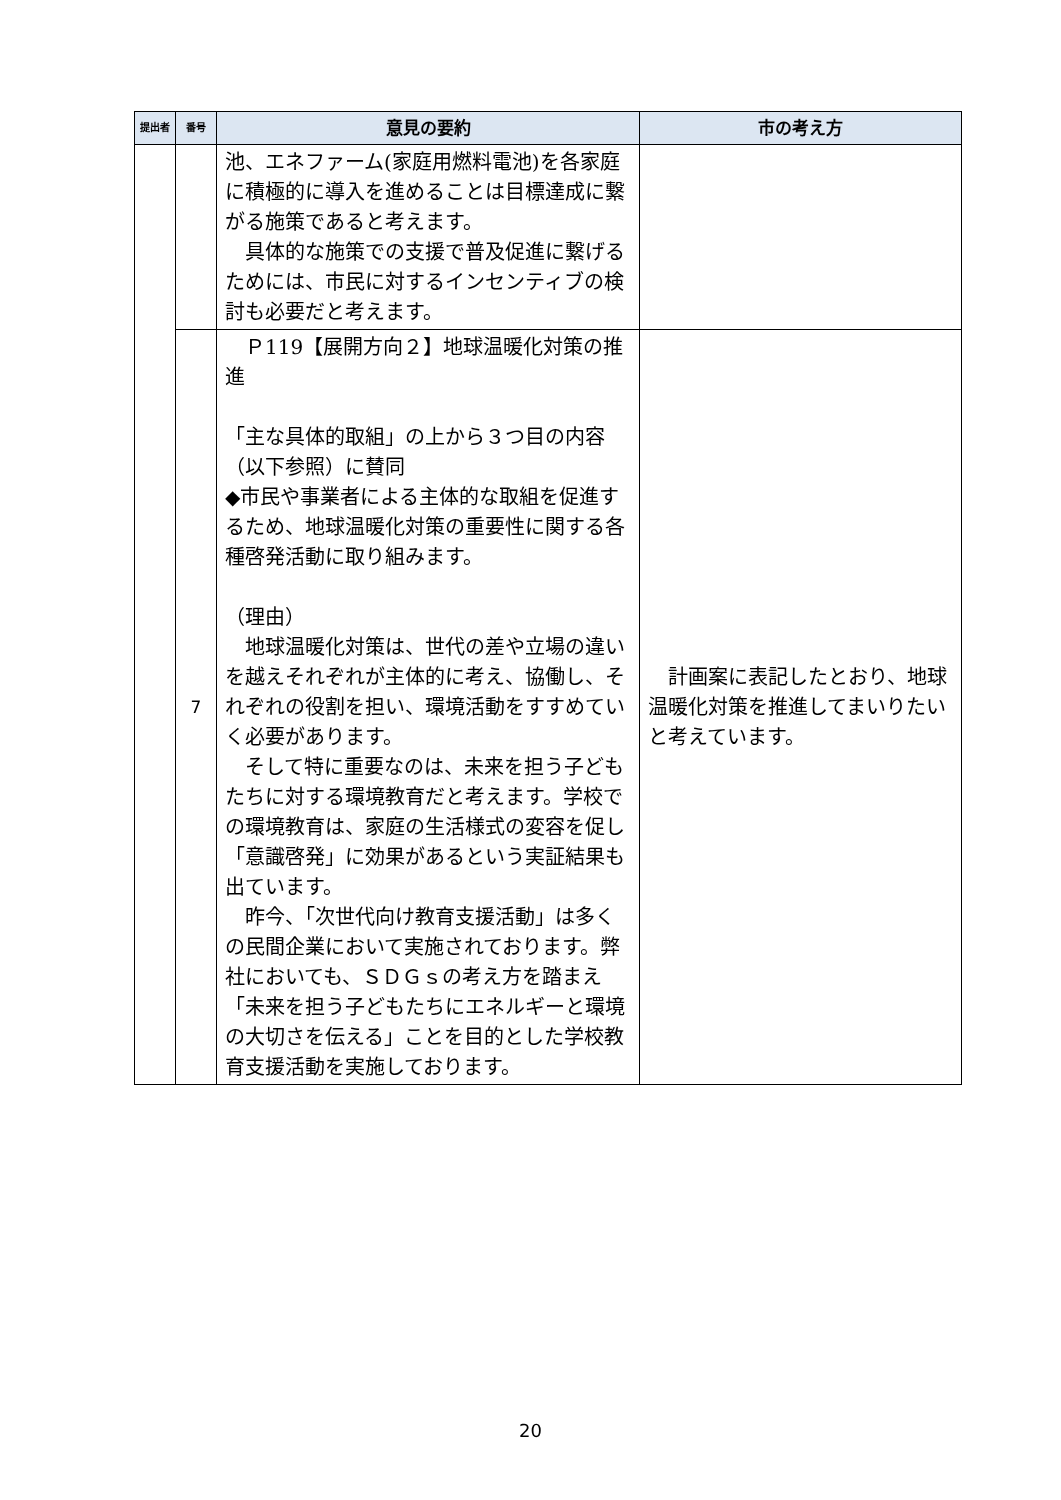| 提出者 | 番号 | 意見の要約 | 市の考え方 |
| --- | --- | --- | --- |
| | | 池、エネファーム(家庭用燃料電池)を各家庭に積極的に導入を進めることは目標達成に繋がる施策であると考えます。 具体的な施策での支援で普及促進に繋げるためには、市民に対するインセンティブの検討も必要だと考えます。 | |
| | 7 | Ｐ119【展開方向２】地球温暖化対策の推進 「主な具体的取組」の上から３つ目の内容（以下参照）に賛同 ◆市民や事業者による主体的な取組を促進するため、地球温暖化対策の重要性に関する各種啓発活動に取り組みます。 （理由） 地球温暖化対策は、世代の差や立場の違いを越えそれぞれが主体的に考え、協働し、それぞれの役割を担い、環境活動をすすめていく必要があります。 そして特に重要なのは、未来を担う子どもたちに対する環境教育だと考えます。学校での環境教育は、家庭の生活様式の変容を促し「意識啓発」に効果があるという実証結果も出ています。 昨今、「次世代向け教育支援活動」は多くの民間企業において実施されております。弊社においても、ＳＤＧｓの考え方を踏まえ「未来を担う子どもたちにエネルギーと環境の大切さを伝える」ことを目的とした学校教育支援活動を実施しております。 | 計画案に表記したとおり、地球温暖化対策を推進してまいりたいと考えています。 |
20